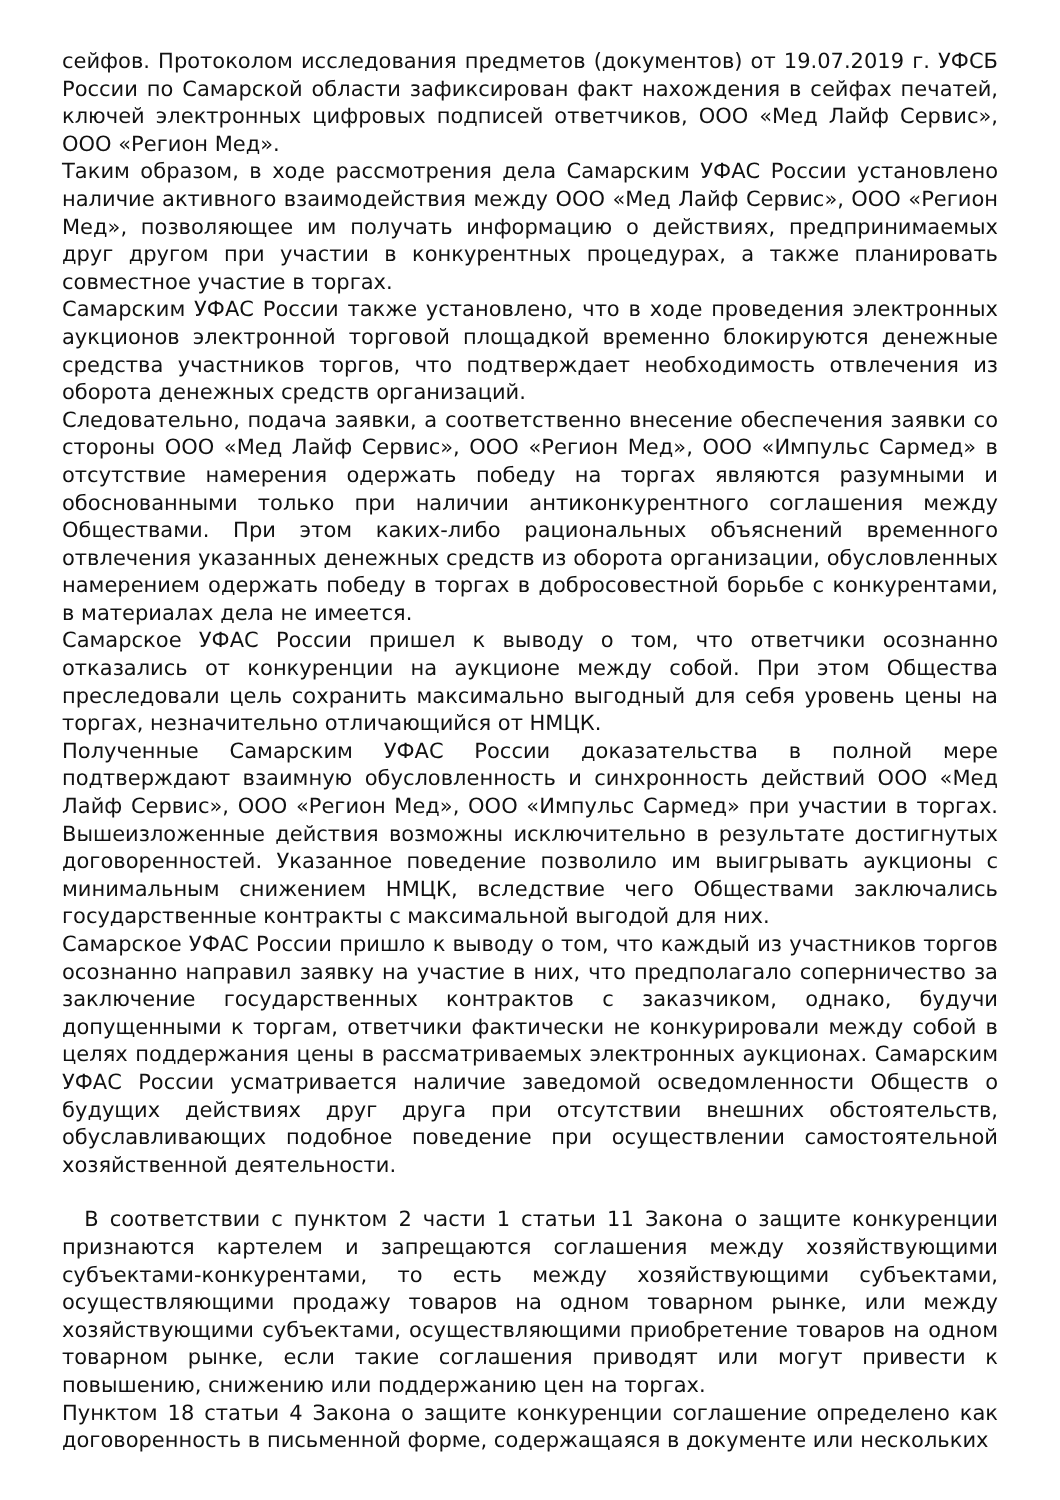сейфов. Протоколом исследования предметов (документов) от 19.07.2019 г. УФСБ России по Самарской области зафиксирован факт нахождения в сейфах печатей, ключей электронных цифровых подписей ответчиков, ООО «Мед Лайф Сервис», ООО «Регион Мед».
Таким образом, в ходе рассмотрения дела Самарским УФАС России установлено наличие активного взаимодействия между ООО «Мед Лайф Сервис», ООО «Регион Мед», позволяющее им получать информацию о действиях, предпринимаемых друг другом при участии в конкурентных процедурах, а также планировать совместное участие в торгах.
Самарским УФАС России также установлено, что в ходе проведения электронных аукционов электронной торговой площадкой временно блокируются денежные средства участников торгов, что подтверждает необходимость отвлечения из оборота денежных средств организаций.
Следовательно, подача заявки, а соответственно внесение обеспечения заявки со стороны ООО «Мед Лайф Сервис», ООО «Регион Мед», ООО «Импульс Сармед» в отсутствие намерения одержать победу на торгах являются разумными и обоснованными только при наличии антиконкурентного соглашения между Обществами. При этом каких-либо рациональных объяснений временного отвлечения указанных денежных средств из оборота организации, обусловленных намерением одержать победу в торгах в добросовестной борьбе с конкурентами, в материалах дела не имеется.
Самарское УФАС России пришел к выводу о том, что ответчики осознанно отказались от конкуренции на аукционе между собой. При этом Общества преследовали цель сохранить максимально выгодный для себя уровень цены на торгах, незначительно отличающийся от НМЦК.
Полученные Самарским УФАС России доказательства в полной мере подтверждают взаимную обусловленность и синхронность действий ООО «Мед Лайф Сервис», ООО «Регион Мед», ООО «Импульс Сармед» при участии в торгах. Вышеизложенные действия возможны исключительно в результате достигнутых договоренностей. Указанное поведение позволило им выигрывать аукционы с минимальным снижением НМЦК, вследствие чего Обществами заключались государственные контракты с максимальной выгодой для них.
Самарское УФАС России пришло к выводу о том, что каждый из участников торгов осознанно направил заявку на участие в них, что предполагало соперничество за заключение государственных контрактов с заказчиком, однако, будучи допущенными к торгам, ответчики фактически не конкурировали между собой в целях поддержания цены в рассматриваемых электронных аукционах. Самарским УФАС России усматривается наличие заведомой осведомленности Обществ о будущих действиях друг друга при отсутствии внешних обстоятельств, обуславливающих подобное поведение при осуществлении самостоятельной хозяйственной деятельности.
В соответствии с пунктом 2 части 1 статьи 11 Закона о защите конкуренции признаются картелем и запрещаются соглашения между хозяйствующими субъектами-конкурентами, то есть между хозяйствующими субъектами, осуществляющими продажу товаров на одном товарном рынке, или между хозяйствующими субъектами, осуществляющими приобретение товаров на одном товарном рынке, если такие соглашения приводят или могут привести к повышению, снижению или поддержанию цен на торгах.
Пунктом 18 статьи 4 Закона о защите конкуренции соглашение определено как договоренность в письменной форме, содержащаяся в документе или нескольких